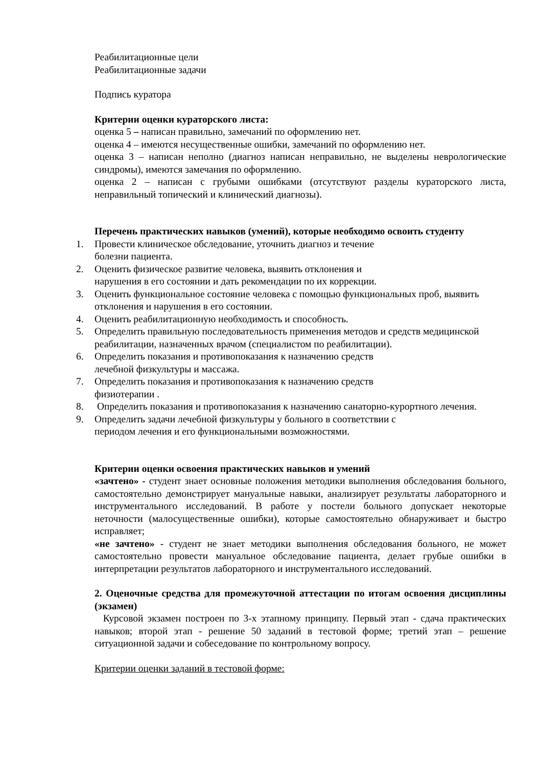Реабилитационные цели
Реабилитационные задачи
Подпись куратора
Критерии оценки кураторского листа:
оценка 5 – написан правильно, замечаний по оформлению нет.
оценка 4 – имеются несущественные ошибки, замечаний по оформлению нет.
оценка 3 – написан неполно (диагноз написан неправильно, не выделены неврологические синдромы), имеются замечания по оформлению.
оценка 2 – написан с грубыми ошибками (отсутствуют разделы кураторского листа, неправильный топический и клинический диагнозы).
Перечень практических навыков (умений), которые необходимо освоить студенту
1. Провести клиническое обследование, уточнить диагноз и течение
болезни пациента.
2. Оценить физическое развитие человека, выявить отклонения и
нарушения в его состоянии и дать рекомендации по их коррекции.
3. Оценить функциональное состояние человека с помощью функциональных проб, выявить отклонения и нарушения в его состоянии.
4. Оценить реабилитационную необходимость и способность.
5. Определить правильную последовательность применения методов и средств медицинской реабилитации, назначенных врачом (специалистом по реабилитации).
6. Определить показания и противопоказания к назначению средств
лечебной физкультуры и массажа.
7. Определить показания и противопоказания к назначению средств
физиотерапии .
8. Определить показания и противопоказания к назначению санаторно-курортного лечения.
9. Определить задачи лечебной физкультуры у больного в соответствии с
периодом лечения и его функциональными возможностями.
Критерии оценки освоения практических навыков и умений
«зачтено» - студент знает основные положения методики выполнения обследования больного, самостоятельно демонстрирует мануальные навыки, анализирует результаты лабораторного и инструментального исследований. В работе у постели больного допускает некоторые неточности (малосущественные ошибки), которые самостоятельно обнаруживает и быстро исправляет;
«не зачтено» - студент не знает методики выполнения обследования больного, не может самостоятельно провести мануальное обследование пациента, делает грубые ошибки в интерпретации результатов лабораторного и инструментального исследований.
2. Оценочные средства для промежуточной аттестации по итогам освоения дисциплины (экзамен)
Курсовой экзамен построен по 3-х этапному принципу. Первый этап - сдача практических навыков; второй этап - решение 50 заданий в тестовой форме; третий этап – решение ситуационной задачи и собеседование по контрольному вопросу.
Критерии оценки заданий в тестовой форме: